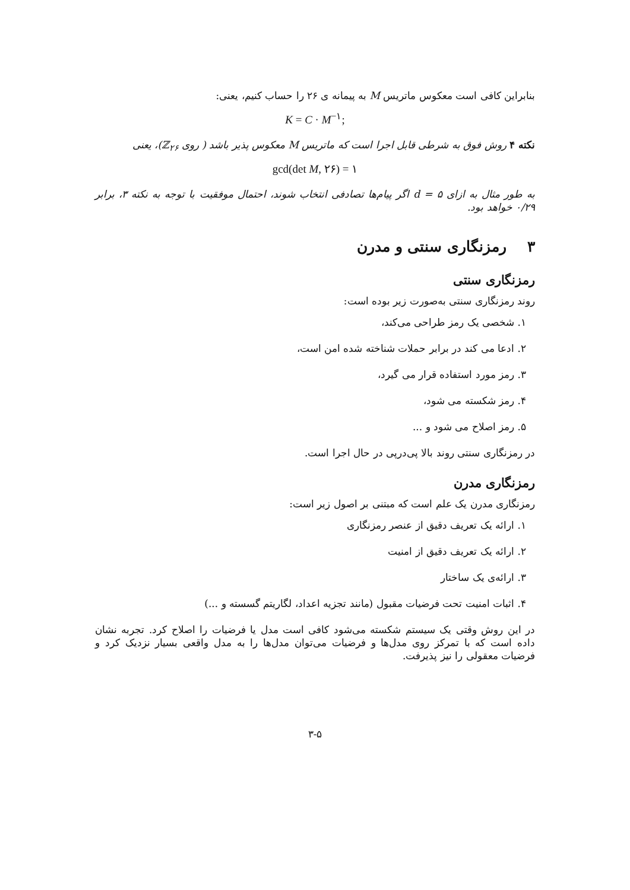بنابراین کافی است معکوس ماتریس M به پیمانه ی ۲۶ را حساب کنیم، یعنی:
K = C · M<sup>−۱</sup>;
نکته ۴ روش فوق به شرطی قابل اجرا است که ماتریس M معکوس پذیر باشد ( روی ℤ<sub>۲۶</sub>)، یعنی
gcd(det M, ۲۶) = ۱
به طور مثال به ازای d = ۵ اگر پیام‌ها تصادفی انتخاب شوند، احتمال موفقیت با توجه به نکته ۳، برابر ۰/۲۹ خواهد بود.
۳ رمزنگاری سنتی و مدرن
رمزنگاری سنتی
روند رمزنگاری سنتی به‌صورت زیر بوده است:
۱. شخصی یک رمز طراحی می‌کند،
۲. ادعا می کند در برابر حملات شناخته شده امن است،
۳. رمز مورد استفاده قرار می گیرد،
۴. رمز شکسته می شود،
۵. رمز اصلاح می شود و ...
در رمزنگاری سنتی روند بالا پی‌درپی در حال اجرا است.
رمزنگاری مدرن
رمزنگاری مدرن یک علم است که مبتنی بر اصول زیر است:
۱. ارائه یک تعریف دقیق از عنصر رمزنگاری
۲. ارائه یک تعریف دقیق از امنیت
۳. ارائه‌ی یک ساختار
۴. اثبات امنیت تحت فرضیات مقبول (مانند تجزیه اعداد، لگاریتم گسسته و ...)
در این روش وقتی یک سیستم شکسته می‌شود کافی است مدل یا فرضیات را اصلاح کرد. تجربه نشان داده است که با تمرکز روی مدل‌ها و فرضیات می‌توان مدل‌ها را به مدل واقعی بسیار نزدیک کرد و فرضیات معقولی را نیز پذیرفت.
۳-۵